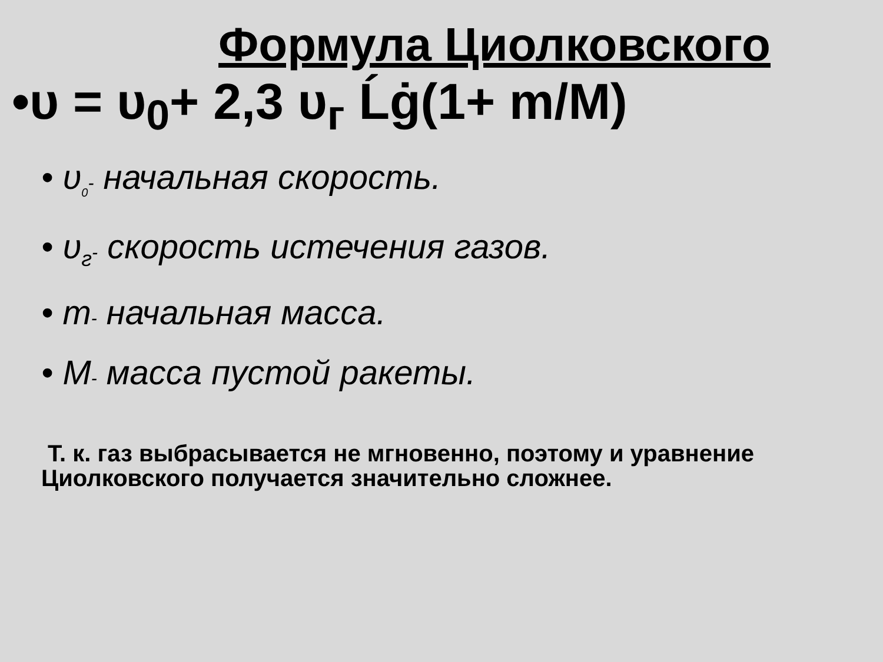Формула Циолковского
•υ = υ<sub>0</sub>+ 2,3 υ<sub>г</sub> Ĺġ(1+ m/M)
• υ<sub>0</sub>- начальная скорость.
• υ<sub>г</sub>- скорость истечения газов.
• m- начальная масса.
• M- масса пустой ракеты.
Т. к. газ выбрасывается не мгновенно, поэтому и уравнение Циолковского получается значительно сложнее.